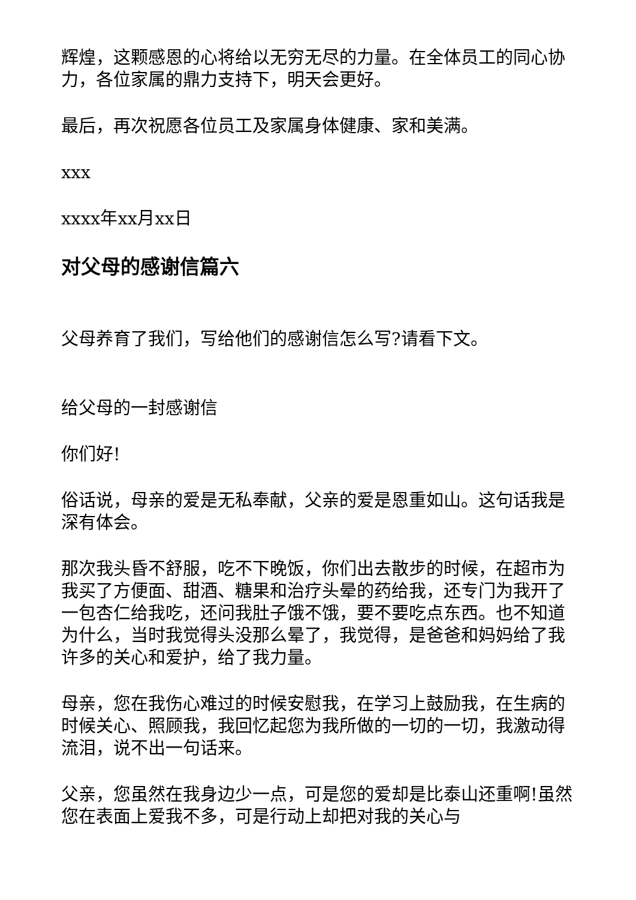辉煌，这颗感恩的心将给以无穷无尽的力量。在全体员工的同心协力，各位家属的鼎力支持下，明天会更好。
最后，再次祝愿各位员工及家属身体健康、家和美满。
xxx
xxxx年xx月xx日
对父母的感谢信篇六
父母养育了我们，写给他们的感谢信怎么写?请看下文。
给父母的一封感谢信
你们好!
俗话说，母亲的爱是无私奉献，父亲的爱是恩重如山。这句话我是深有体会。
那次我头昏不舒服，吃不下晚饭，你们出去散步的时候，在超市为我买了方便面、甜酒、糖果和治疗头晕的药给我，还专门为我开了一包杏仁给我吃，还问我肚子饿不饿，要不要吃点东西。也不知道为什么，当时我觉得头没那么晕了，我觉得，是爸爸和妈妈给了我许多的关心和爱护，给了我力量。
母亲，您在我伤心难过的时候安慰我，在学习上鼓励我，在生病的时候关心、照顾我，我回忆起您为我所做的一切的一切，我激动得流泪，说不出一句话来。
父亲，您虽然在我身边少一点，可是您的爱却是比泰山还重啊!虽然您在表面上爱我不多，可是行动上却把对我的关心与